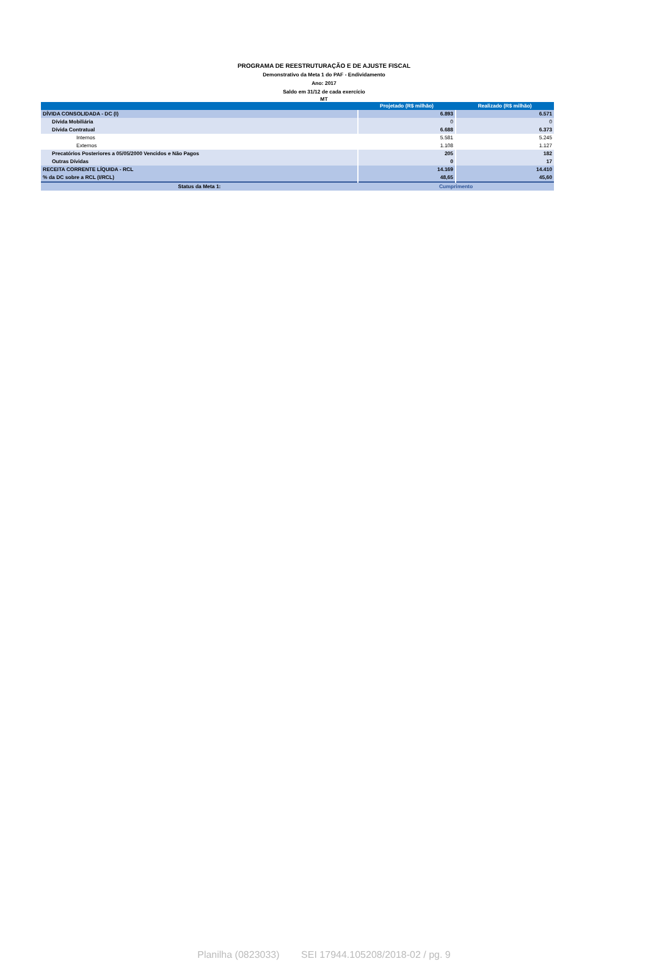PROGRAMA DE REESTRUTURAÇÃO E DE AJUSTE FISCAL
Demonstrativo da Meta 1 do PAF - Endividamento
Ano: 2017
Saldo em 31/12 de cada exercício
MT
| | Projetado (R$ milhão) | Realizado (R$ milhão) |
| --- | --- | --- |
| DÍVIDA CONSOLIDADA - DC (I) | 6.893 | 6.571 |
| Dívida Mobiliária | 0 | 0 |
| Dívida Contratual | 6.688 | 6.373 |
| Internos | 5.581 | 5.245 |
| Externos | 1.108 | 1.127 |
| Precatórios Posteriores a 05/05/2000 Vencidos e Não Pagos | 205 | 182 |
| Outras Dívidas | 0 | 17 |
| RECEITA CORRENTE LÍQUIDA - RCL | 14.169 | 14.410 |
| % da DC sobre a RCL (I/RCL) | 48,65 | 45,60 |
| Status da Meta 1: | Cumprimento | |
Planilha (0823033) SEI 17944.105208/2018-02 / pg. 9